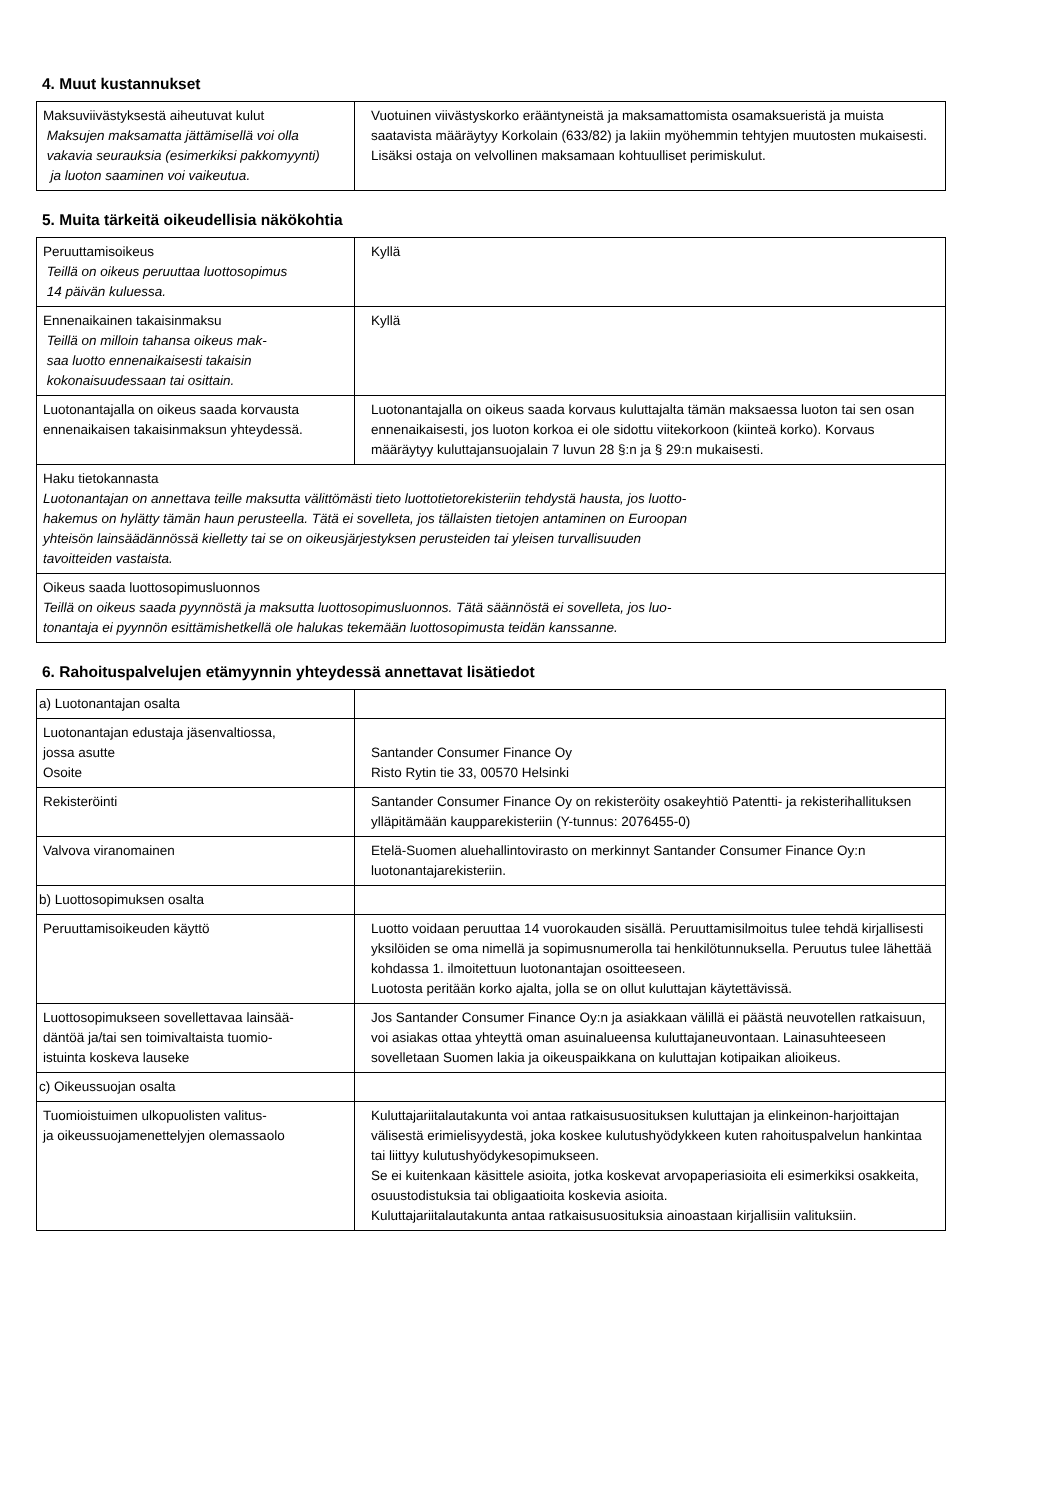4. Muut kustannukset
| Maksuviivästyksestä aiheutuvat kulut Maksujen maksamatta jättämisellä voi olla vakavia seurauksia (esimerkiksi pakkomyynti) ja luoton saaminen voi vaikeutua. | Vuotuinen viivästyskorko erääntyneistä ja maksamattomista osamaksueristä ja muista saatavista määräytyy Korkolain (633/82) ja lakiin myöhemmin tehtyjen muutosten mukaisesti. Lisäksi ostaja on velvollinen maksamaan kohtuulliset perimiskulut. |
5. Muita tärkeitä oikeudellisia näkökohtia
| Peruuttamisoikeus Teillä on oikeus peruuttaa luottosopimus 14 päivän kuluessa. | Kyllä |
| Ennenaikainen takaisinmaksu Teillä on milloin tahansa oikeus mak- saa luotto ennenaikaisesti takaisin kokonaisuudessaan tai osittain. | Kyllä |
| Luotonantajalla on oikeus saada korvausta ennenaikaisen takaisinmaksun yhteydessä. | Luotonantajalla on oikeus saada korvaus kuluttajalta tämän maksaessa luoton tai sen osan ennenaikaisesti, jos luoton korkoa ei ole sidottu viitekorkoon (kiinteä korko). Korvaus määräytyy kuluttajansuojalain 7 luvun 28 §:n ja § 29:n mukaisesti. |
| Haku tietokannasta Luotonantajan on annettava teille maksutta välittömästi tieto luottotietorekisteriin tehdystä hausta, jos luotto- hakemus on hylätty tämän haun perusteella. Tätä ei sovelleta, jos tällaisten tietojen antaminen on Euroopan yhteisön lainsäädännössä kielletty tai se on oikeusjärjestyksen perusteiden tai yleisen turvallisuuden tavoitteiden vastaista. | |
| Oikeus saada luottosopimusluonnos Teillä on oikeus saada pyynnöstä ja maksutta luottosopimusluonnos. Tätä säännöstä ei sovelleta, jos luo- tonantaja ei pyynnön esittämishetkellä ole halukas tekemään luottosopimusta teidän kanssanne. | |
6. Rahoituspalvelujen etämyynnin yhteydessä annettavat lisätiedot
| a) Luotonantajan osalta | |
| Luotonantajan edustaja jäsenvaltiossa, jossa asutte Osoite | Santander Consumer Finance Oy Risto Rytin tie 33, 00570 Helsinki |
| Rekisteröinti | Santander Consumer Finance Oy on rekisteröity osakeyhtiö Patentti- ja rekisterihallituksen ylläpitämään kaupparekisteriin (Y-tunnus: 2076455-0) |
| Valvova viranomainen | Etelä-Suomen aluehallintovirasto on merkinnyt Santander Consumer Finance Oy:n luotonantajarekisteriin. |
| b) Luottosopimuksen osalta | |
| Peruuttamisoikeuden käyttö | Luotto voidaan peruuttaa 14 vuorokauden sisällä. Peruuttamisilmoitus tulee tehdä kirjallisesti yksilöiden se oma nimellä ja sopimusnumerolla tai henkilötunnuksella. Peruutus tulee lähettää kohdassa 1. ilmoitettuun luotonantajan osoitteeseen. Luotosta peritään korko ajalta, jolla se on ollut kuluttajan käytettävissä. |
| Luottosopimukseen sovellettavaa lainsää- däntöä ja/tai sen toimivaltaista tuomio- istuinta koskeva lauseke | Jos Santander Consumer Finance Oy:n ja asiakkaan välillä ei päästä neuvotellen ratkaisuun, voi asiakas ottaa yhteyttä oman asuinalueensa kuluttajaneuvontaan. Lainasuhteeseen sovelletaan Suomen lakia ja oikeuspaikkana on kuluttajan kotipaikan alioikeus. |
| c) Oikeussuojan osalta | |
| Tuomioistuimen ulkopuolisten valitus- ja oikeussuojamenettelyjen olemassaolo | Kuluttajariitalautakunta voi antaa ratkaisusuosituksen kuluttajan ja elinkeinon-harjoittajan välisestä erimielisyydestä, joka koskee kulutushyödykkeen kuten rahoituspalvelun hankintaa tai liittyy kulutushyödykesopimukseen. Se ei kuitenkaan käsittele asioita, jotka koskevat arvopaperiasioita eli esimerkiksi osakkeita, osuustodistuksia tai obligaatioita koskevia asioita. Kuluttajariitalautakunta antaa ratkaisusuosituksia ainoastaan kirjallisiin valituksiin. |